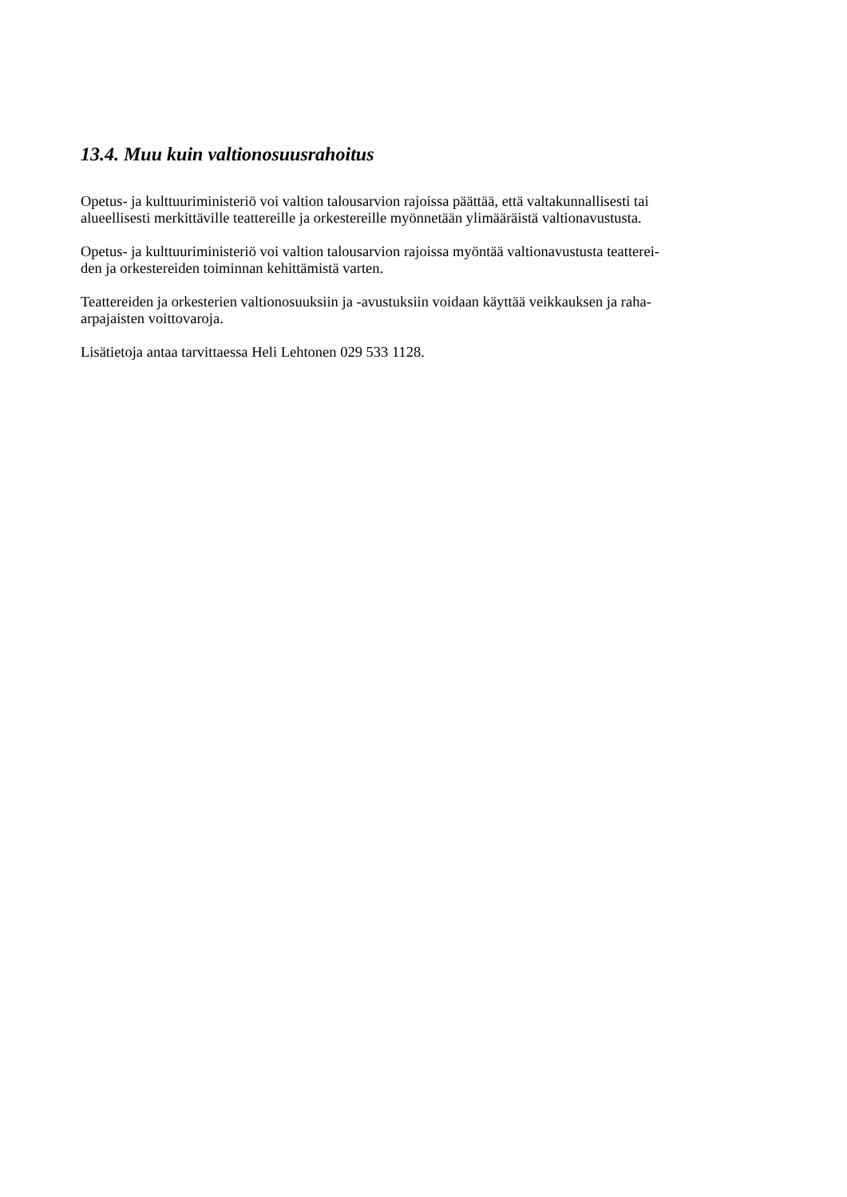13.4. Muu kuin valtionosuusrahoitus
Opetus- ja kulttuuriministeriö voi valtion talousarvion rajoissa päättää, että valtakunnallisesti tai
alueellisesti merkittäville teattereille ja orkestereille myönnetään ylimääräistä valtionavustusta.
Opetus- ja kulttuuriministeriö voi valtion talousarvion rajoissa myöntää valtionavustusta teatterei-
den ja orkestereiden toiminnan kehittämistä varten.
Teattereiden ja orkesterien valtionosuuksiin ja -avustuksiin voidaan käyttää veikkauksen ja raha-
arpajaisten voittovaroja.
Lisätietoja antaa tarvittaessa Heli Lehtonen 029 533 1128.